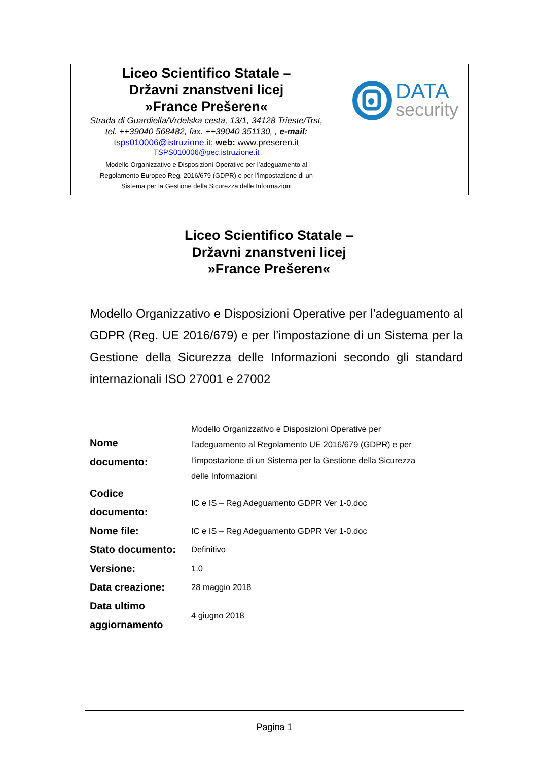| Liceo Scientifico Statale – Državni znanstveni licej »France Prešeren« Strada di Guardiella/Vrdelska cesta, 13/1, 34128 Trieste/Trst, tel. ++39040 568482, fax. ++39040 351130, , e-mail: tsps010006@istruzione.it ; web: www.preseren.it TSPS010006@pec.istruzione.it Modello Organizzativo e Disposizioni Operative per l’adeguamento al Regolamento Europeo Reg. 2016/679 (GDPR) e per l’impostazione di un Sistema per la Gestione della Sicurezza delle Informazioni | DATA security |
Liceo Scientifico Statale –
Državni znanstveni licej
»France Prešeren«
Modello Organizzativo e Disposizioni Operative per l’adeguamento al GDPR (Reg. UE 2016/679) e per l’impostazione di un Sistema per la Gestione della Sicurezza delle Informazioni secondo gli standard internazionali ISO 27001 e 27002
| Nome documento: | Modello Organizzativo e Disposizioni Operative per l’adeguamento al Regolamento UE 2016/679 (GDPR) e per l’impostazione di un Sistema per la Gestione della Sicurezza delle Informazioni |
| Codice documento: | IC e IS – Reg Adeguamento GDPR Ver 1-0.doc |
| Nome file: | IC e IS – Reg Adeguamento GDPR Ver 1-0.doc |
| Stato documento: | Definitivo |
| Versione: | 1.0 |
| Data creazione: | 28 maggio 2018 |
| Data ultimo aggiornamento | 4 giugno 2018 |
Pagina 1